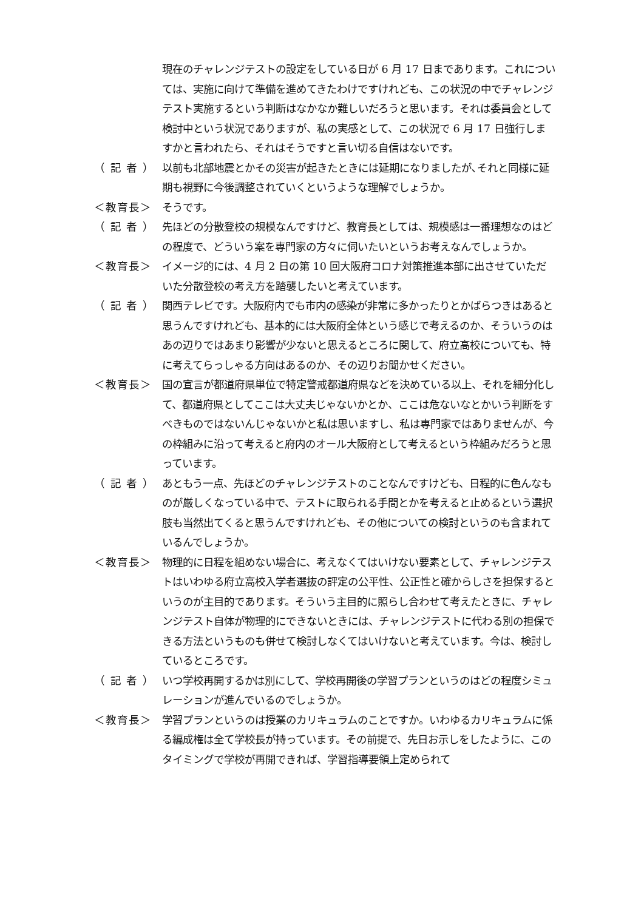現在のチャレンジテストの設定をしている日が 6 月 17 日まであります。これについては、実施に向けて準備を進めてきたわけですけれども、この状況の中でチャレンジテスト実施するという判断はなかなか難しいだろうと思います。それは委員会として検討中という状況でありますが、私の実感として、この状況で 6 月 17 日強行しますかと言われたら、それはそうですと言い切る自信はないです。
（ 記 者 ）
以前も北部地震とかその災害が起きたときには延期になりましたが､それと同様に延期も視野に今後調整されていくというような理解でしょうか。
＜教育長＞ そうです。
（ 記 者 ）
先ほどの分散登校の規模なんですけど、教育長としては、規模感は一番理想なのはどの程度で、どういう案を専門家の方々に伺いたいというお考えなんでしょうか。
＜教育長＞ イメージ的には、4 月 2 日の第 10 回大阪府コロナ対策推進本部に出させていただいた分散登校の考え方を踏襲したいと考えています。
（ 記 者 ）
関西テレビです。大阪府内でも市内の感染が非常に多かったりとかばらつきはあると思うんですけれども、基本的には大阪府全体という感じで考えるのか、そういうのはあの辺りではあまり影響が少ないと思えるところに関して、府立高校についても、特に考えてらっしゃる方向はあるのか、その辺りお聞かせください。
＜教育長＞ 国の宣言が都道府県単位で特定警戒都道府県などを決めている以上、それを細分化して、都道府県としてここは大丈夫じゃないかとか、ここは危ないなとかいう判断をすべきものではないんじゃないかと私は思いますし、私は専門家ではありませんが、今の枠組みに沿って考えると府内のオール大阪府として考えるという枠組みだろうと思っています。
（ 記 者 ）
あともう一点、先ほどのチャレンジテストのことなんですけども、日程的に色んなものが厳しくなっている中で、テストに取られる手間とかを考えると止めるという選択肢も当然出てくると思うんですけれども、その他についての検討というのも含まれているんでしょうか。
＜教育長＞ 物理的に日程を組めない場合に、考えなくてはいけない要素として、チャレンジテストはいわゆる府立高校入学者選抜の評定の公平性、公正性と確からしさを担保するというのが主目的であります。そういう主目的に照らし合わせて考えたときに、チャレンジテスト自体が物理的にできないときには、チャレンジテストに代わる別の担保できる方法というものも併せて検討しなくてはいけないと考えています。今は、検討しているところです。
（ 記 者 ）
いつ学校再開するかは別にして、学校再開後の学習プランというのはどの程度シミュレーションが進んでいるのでしょうか。
＜教育長＞ 学習プランというのは授業のカリキュラムのことですか。いわゆるカリキュラムに係る編成権は全て学校長が持っています。その前提で、先日お示しをしたように、このタイミングで学校が再開できれば、学習指導要領上定められて